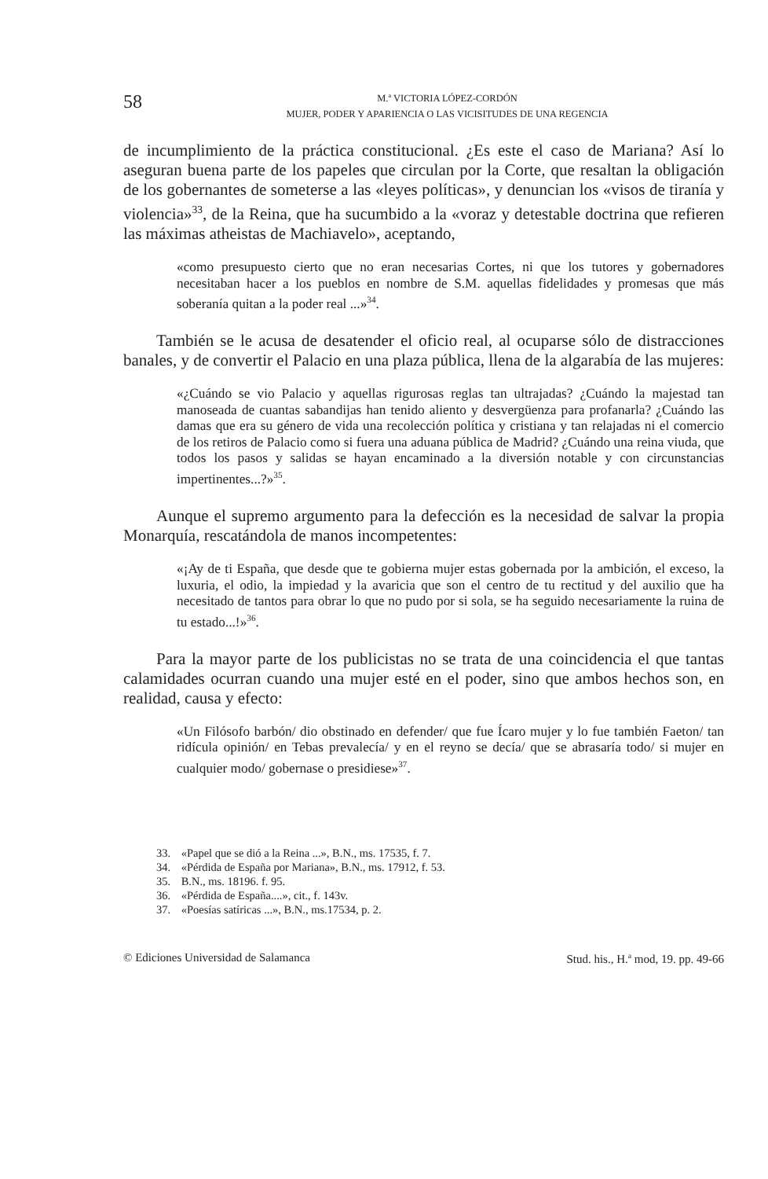58
M.<sup>a</sup> VICTORIA LÓPEZ-CORDÓN
MUJER, PODER Y APARIENCIA O LAS VICISITUDES DE UNA REGENCIA
de incumplimiento de la práctica constitucional. ¿Es este el caso de Mariana? Así lo aseguran buena parte de los papeles que circulan por la Corte, que resaltan la obligación de los gobernantes de someterse a las «leyes políticas», y denuncian los «visos de tiranía y violencia»<sup>33</sup>, de la Reina, que ha sucumbido a la «voraz y detestable doctrina que refieren las máximas atheistas de Machiavelo», aceptando,
«como presupuesto cierto que no eran necesarias Cortes, ni que los tutores y gobernadores necesitaban hacer a los pueblos en nombre de S.M. aquellas fidelidades y promesas que más soberanía quitan a la poder real ...»<sup>34</sup>.
También se le acusa de desatender el oficio real, al ocuparse sólo de distracciones banales, y de convertir el Palacio en una plaza pública, llena de la algarabía de las mujeres:
«¿Cuándo se vio Palacio y aquellas rigurosas reglas tan ultrajadas? ¿Cuándo la majestad tan manoseada de cuantas sabandijas han tenido aliento y desvergüenza para profanarla? ¿Cuándo las damas que era su género de vida una recolección política y cristiana y tan relajadas ni el comercio de los retiros de Palacio como si fuera una aduana pública de Madrid? ¿Cuándo una reina viuda, que todos los pasos y salidas se hayan encaminado a la diversión notable y con circunstancias impertinentes...?»<sup>35</sup>.
Aunque el supremo argumento para la defección es la necesidad de salvar la propia Monarquía, rescatándola de manos incompetentes:
«¡Ay de ti España, que desde que te gobierna mujer estas gobernada por la ambición, el exceso, la luxuria, el odio, la impiedad y la avaricia que son el centro de tu rectitud y del auxilio que ha necesitado de tantos para obrar lo que no pudo por si sola, se ha seguido necesariamente la ruina de tu estado...!»<sup>36</sup>.
Para la mayor parte de los publicistas no se trata de una coincidencia el que tantas calamidades ocurran cuando una mujer esté en el poder, sino que ambos hechos son, en realidad, causa y efecto:
«Un Filósofo barbón/ dio obstinado en defender/ que fue Ícaro mujer y lo fue también Faeton/ tan ridícula opinión/ en Tebas prevalecía/ y en el reyno se decía/ que se abrasaría todo/ si mujer en cualquier modo/ gobernase o presidiese»<sup>37</sup>.
33. «Papel que se dió a la Reina ...», B.N., ms. 17535, f. 7.
34. «Pérdida de España por Mariana», B.N., ms. 17912, f. 53.
35. B.N., ms. 18196. f. 95.
36. «Pérdida de España....», cit., f. 143v.
37. «Poesías satíricas ...», B.N., ms.17534, p. 2.
© Ediciones Universidad de Salamanca Stud. his., H.<sup>a</sup> mod, 19. pp. 49-66